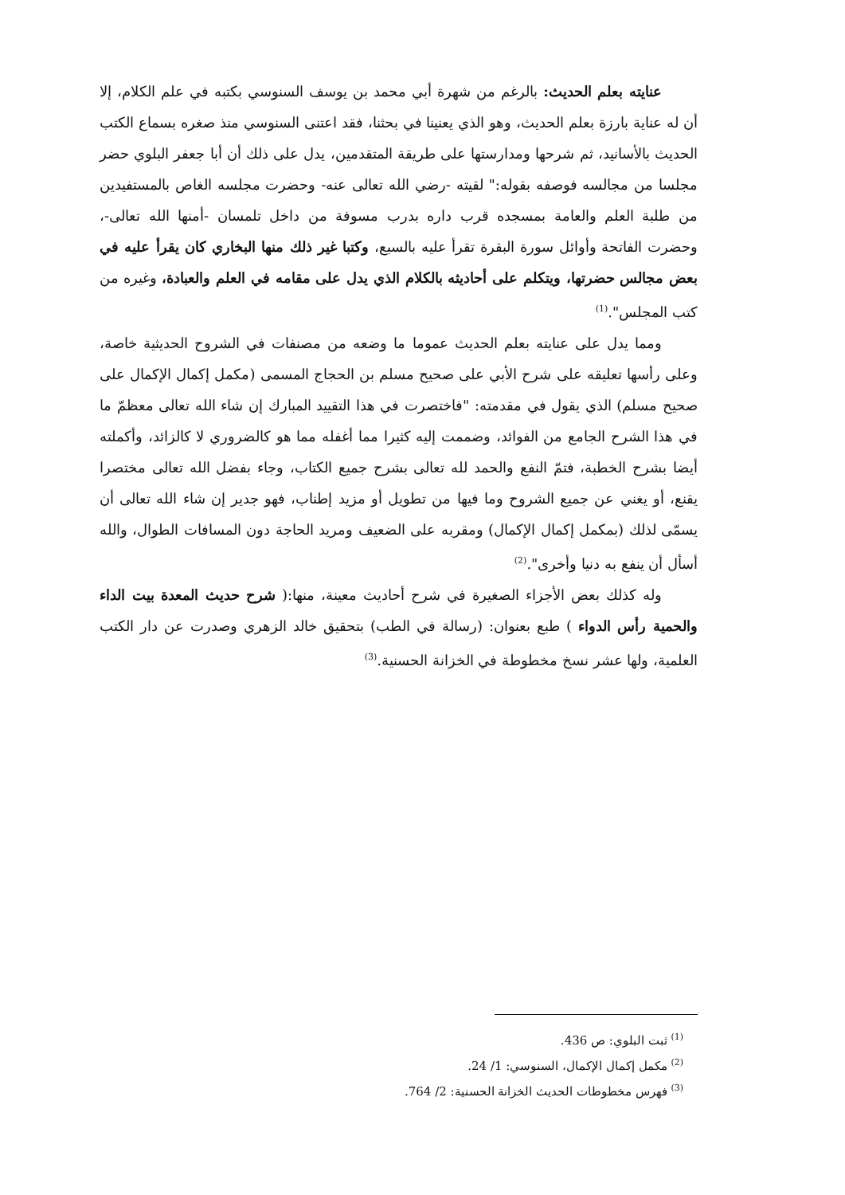عنايته بعلم الحديث: بالرغم من شهرة أبي محمد بن يوسف السنوسي بكتبه في علم الكلام، إلا أن له عناية بارزة بعلم الحديث، وهو الذي يعنينا في بحثنا، فقد اعتنى السنوسي منذ صغره بسماع الكتب الحديث بالأسانيد، ثم شرحها ومدارستها على طريقة المتقدمين، يدل على ذلك أن أبا جعفر البلوي حضر مجلسا من مجالسه فوصفه بقوله:" لقيته -رضي الله تعالى عنه- وحضرت مجلسه الغاص بالمستفيدين من طلبة العلم والعامة بمسجده قرب داره بدرب مسوفة من داخل تلمسان -أمنها الله تعالى-، وحضرت الفاتحة وأوائل سورة البقرة تقرأ عليه بالسبع، وكتبا غير ذلك منها البخاري كان يقرأ عليه في بعض مجالس حضرتها، ويتكلم على أحاديثه بالكلام الذي يدل على مقامه في العلم والعبادة، وغيره من كتب المجلس".<sup>(1)</sup>
ومما يدل على عنايته بعلم الحديث عموما ما وضعه من مصنفات في الشروح الحديثية خاصة، وعلى رأسها تعليقه على شرح الأبي على صحيح مسلم بن الحجاج المسمى (مكمل إكمال الإكمال على صحيح مسلم) الذي يقول في مقدمته: "فاختصرت في هذا التقييد المبارك إن شاء الله تعالى معظمّ ما في هذا الشرح الجامع من الفوائد، وضممت إليه كثيرا مما أغفله مما هو كالضروري لا كالزائد، وأكملته أيضا بشرح الخطبة، فتمّ النفع والحمد لله تعالى بشرح جميع الكتاب، وجاء بفضل الله تعالى مختصرا يقنع، أو يغني عن جميع الشروح وما فيها من تطويل أو مزيد إطناب، فهو جدير إن شاء الله تعالى أن يسمّى لذلك (بمكمل إكمال الإكمال) ومقربه على الضعيف ومريد الحاجة دون المسافات الطوال، والله أسأل أن ينفع به دنيا وأخرى".<sup>(2)</sup>
وله كذلك بعض الأجزاء الصغيرة في شرح أحاديث معينة، منها:( شرح حديث المعدة بيت الداء والحمية رأس الدواء ) طبع بعنوان: (رسالة في الطب) بتحقيق خالد الزهري وصدرت عن دار الكتب العلمية، ولها عشر نسخ مخطوطة في الخزانة الحسنية.<sup>(3)</sup>
<sup>(1)</sup> ثبت البلوي: ص 436.
<sup>(2)</sup> مكمل إكمال الإكمال، السنوسي: 1/ 24.
<sup>(3)</sup> فهرس مخطوطات الحديث الخزانة الحسنية: 2/ 764.